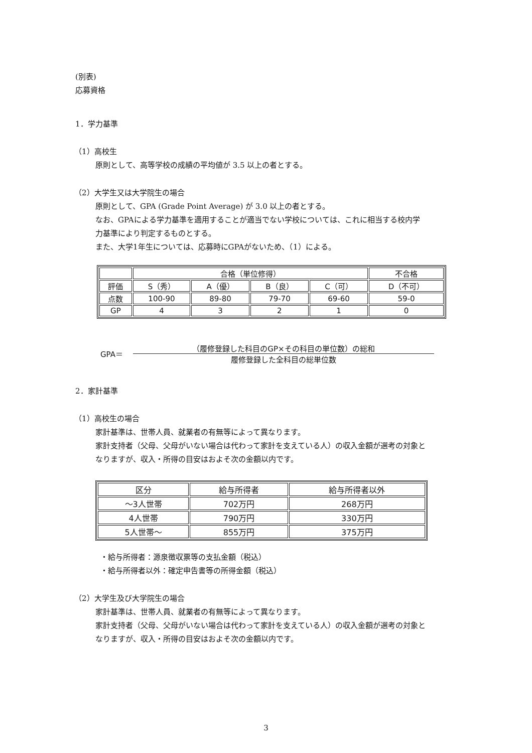(別表)
応募資格
1．学力基準
（1）高校生
原則として、高等学校の成績の平均値が 3.5 以上の者とする。
（2）大学生又は大学院生の場合
原則として、GPA (Grade Point Average) が 3.0 以上の者とする。
なお、GPAによる学力基準を適用することが適当でない学校については、これに相当する校内学
力基準により判定するものとする。
また、大学1年生については、応募時にGPAがないため、（1）による。
| | 合格（単位修得） | | | | 不合格 |
| --- | --- | --- | --- | --- | --- |
| 評価 | S（秀） | A（優） | B（良） | C（可） | D（不可） |
| 点数 | 100-90 | 89-80 | 79-70 | 69-60 | 59-0 |
| GP | 4 | 3 | 2 | 1 | 0 |
GPA＝
（履修登録した科目のGP×その科目の単位数）の総和
履修登録した全科目の総単位数
2．家計基準
（1）高校生の場合
家計基準は、世帯人員、就業者の有無等によって異なります。
家計支持者（父母、父母がいない場合は代わって家計を支えている人）の収入金額が選考の対象と
なりますが、収入・所得の目安はおよそ次の金額以内です。
| 区分 | 給与所得者 | 給与所得者以外 |
| --- | --- | --- |
| ～3人世帯 | 702万円 | 268万円 |
| 4人世帯 | 790万円 | 330万円 |
| 5人世帯～ | 855万円 | 375万円 |
・給与所得者：源泉徴収票等の支払金額（税込）
・給与所得者以外：確定申告書等の所得金額（税込）
（2）大学生及び大学院生の場合
家計基準は、世帯人員、就業者の有無等によって異なります。
家計支持者（父母、父母がいない場合は代わって家計を支えている人）の収入金額が選考の対象と
なりますが、収入・所得の目安はおよそ次の金額以内です。
3